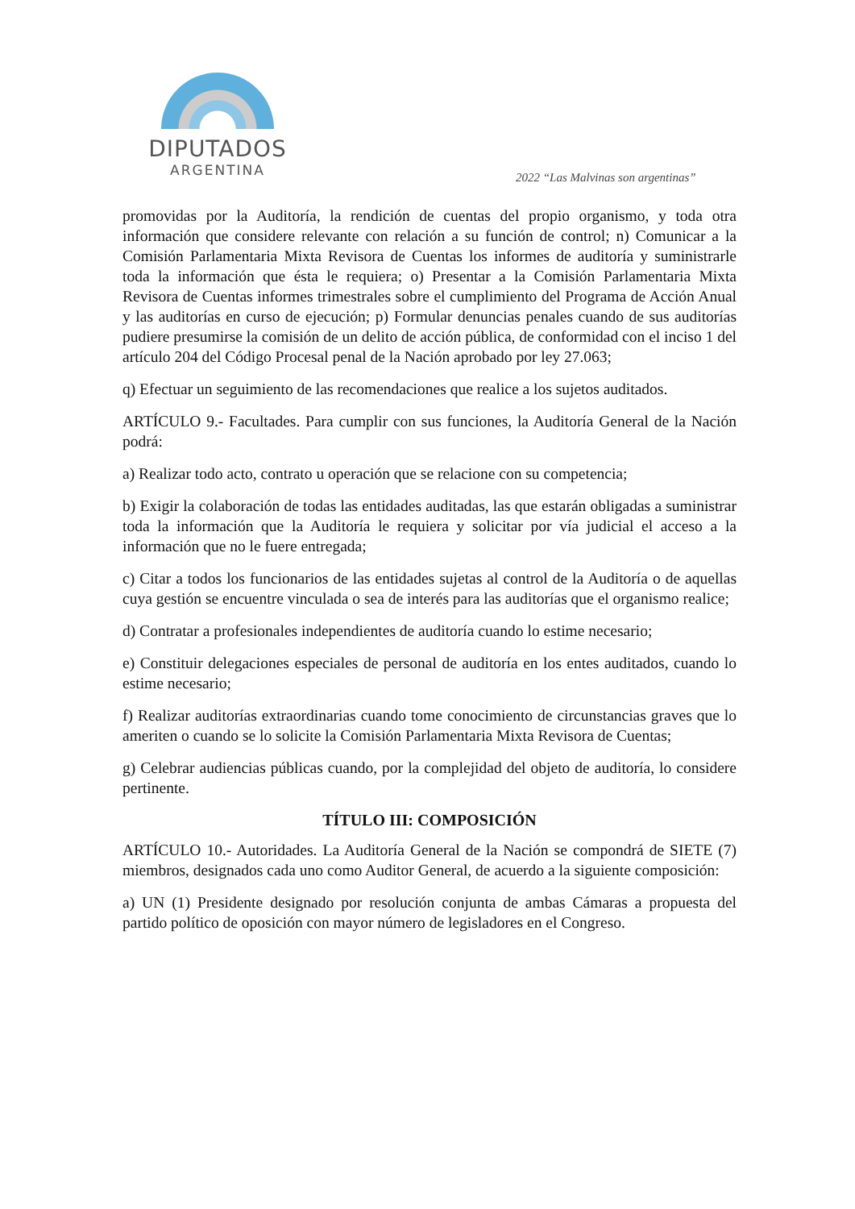DIPUTADOS
ARGENTINA
2022 “Las Malvinas son argentinas”
promovidas por la Auditoría, la rendición de cuentas del propio organismo, y toda otra información que considere relevante con relación a su función de control; n) Comunicar a la Comisión Parlamentaria Mixta Revisora de Cuentas los informes de auditoría y suministrarle toda la información que ésta le requiera; o) Presentar a la Comisión Parlamentaria Mixta Revisora de Cuentas informes trimestrales sobre el cumplimiento del Programa de Acción Anual y las auditorías en curso de ejecución; p) Formular denuncias penales cuando de sus auditorías pudiere presumirse la comisión de un delito de acción pública, de conformidad con el inciso 1 del artículo 204 del Código Procesal penal de la Nación aprobado por ley 27.063;
q) Efectuar un seguimiento de las recomendaciones que realice a los sujetos auditados.
ARTÍCULO 9.- Facultades. Para cumplir con sus funciones, la Auditoría General de la Nación podrá:
a) Realizar todo acto, contrato u operación que se relacione con su competencia;
b) Exigir la colaboración de todas las entidades auditadas, las que estarán obligadas a suministrar toda la información que la Auditoría le requiera y solicitar por vía judicial el acceso a la información que no le fuere entregada;
c) Citar a todos los funcionarios de las entidades sujetas al control de la Auditoría o de aquellas cuya gestión se encuentre vinculada o sea de interés para las auditorías que el organismo realice;
d) Contratar a profesionales independientes de auditoría cuando lo estime necesario;
e) Constituir delegaciones especiales de personal de auditoría en los entes auditados, cuando lo estime necesario;
f) Realizar auditorías extraordinarias cuando tome conocimiento de circunstancias graves que lo ameriten o cuando se lo solicite la Comisión Parlamentaria Mixta Revisora de Cuentas;
g) Celebrar audiencias públicas cuando, por la complejidad del objeto de auditoría, lo considere pertinente.
TÍTULO III: COMPOSICIÓN
ARTÍCULO 10.- Autoridades. La Auditoría General de la Nación se compondrá de SIETE (7) miembros, designados cada uno como Auditor General, de acuerdo a la siguiente composición:
a) UN (1) Presidente designado por resolución conjunta de ambas Cámaras a propuesta del partido político de oposición con mayor número de legisladores en el Congreso.